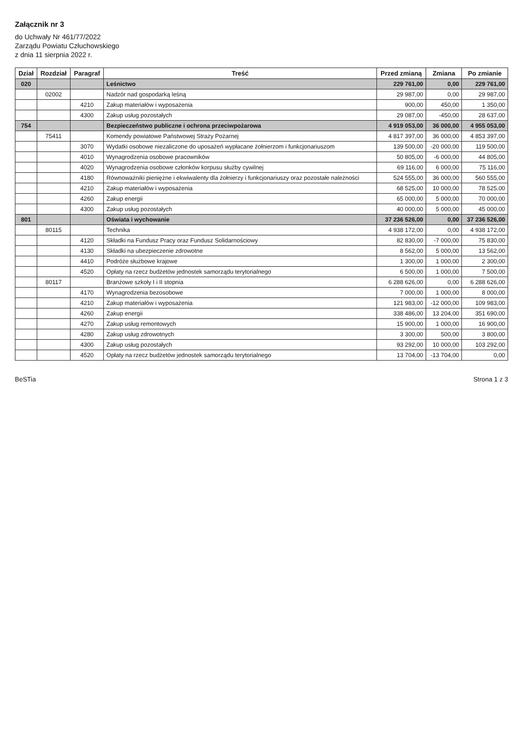Załącznik nr 3
do Uchwały Nr 461/77/2022
Zarządu Powiatu Człuchowskiego
z dnia 11 sierpnia 2022 r.
| Dział | Rozdział | Paragraf | Treść | Przed zmianą | Zmiana | Po zmianie |
| --- | --- | --- | --- | --- | --- | --- |
| 020 | | | Leśnictwo | 229 761,00 | 0,00 | 229 761,00 |
| | 02002 | | Nadzór nad gospodarką leśną | 29 987,00 | 0,00 | 29 987,00 |
| | | 4210 | Zakup materiałów i wyposażenia | 900,00 | 450,00 | 1 350,00 |
| | | 4300 | Zakup usług pozostałych | 29 087,00 | -450,00 | 28 637,00 |
| 754 | | | Bezpieczeństwo publiczne i ochrona przeciwpożarowa | 4 919 053,00 | 36 000,00 | 4 955 053,00 |
| | 75411 | | Komendy powiatowe Państwowej Straży Pożarnej | 4 817 397,00 | 36 000,00 | 4 853 397,00 |
| | | 3070 | Wydatki osobowe niezaliczone do uposażeń wypłacane żołnierzom i funkcjonariuszom | 139 500,00 | -20 000,00 | 119 500,00 |
| | | 4010 | Wynagrodzenia osobowe pracowników | 50 805,00 | -6 000,00 | 44 805,00 |
| | | 4020 | Wynagrodzenia osobowe członków korpusu służby cywilnej | 69 116,00 | 6 000,00 | 75 116,00 |
| | | 4180 | Równoważniki pieniężne i ekwiwalenty dla żołnierzy i funkcjonariuszy oraz pozostałe należności | 524 555,00 | 36 000,00 | 560 555,00 |
| | | 4210 | Zakup materiałów i wyposażenia | 68 525,00 | 10 000,00 | 78 525,00 |
| | | 4260 | Zakup energii | 65 000,00 | 5 000,00 | 70 000,00 |
| | | 4300 | Zakup usług pozostałych | 40 000,00 | 5 000,00 | 45 000,00 |
| 801 | | | Oświata i wychowanie | 37 236 526,00 | 0,00 | 37 236 526,00 |
| | 80115 | | Technika | 4 938 172,00 | 0,00 | 4 938 172,00 |
| | | 4120 | Składki na Fundusz Pracy oraz Fundusz Solidarnościowy | 82 830,00 | -7 000,00 | 75 830,00 |
| | | 4130 | Składki na ubezpieczenie zdrowotne | 8 562,00 | 5 000,00 | 13 562,00 |
| | | 4410 | Podróże służbowe krajowe | 1 300,00 | 1 000,00 | 2 300,00 |
| | | 4520 | Opłaty na rzecz budżetów jednostek samorządu terytorialnego | 6 500,00 | 1 000,00 | 7 500,00 |
| | 80117 | | Branżowe szkoły I i II stopnia | 6 288 626,00 | 0,00 | 6 288 626,00 |
| | | 4170 | Wynagrodzenia bezosobowe | 7 000,00 | 1 000,00 | 8 000,00 |
| | | 4210 | Zakup materiałów i wyposażenia | 121 983,00 | -12 000,00 | 109 983,00 |
| | | 4260 | Zakup energii | 338 486,00 | 13 204,00 | 351 690,00 |
| | | 4270 | Zakup usług remontowych | 15 900,00 | 1 000,00 | 16 900,00 |
| | | 4280 | Zakup usług zdrowotnych | 3 300,00 | 500,00 | 3 800,00 |
| | | 4300 | Zakup usług pozostałych | 93 292,00 | 10 000,00 | 103 292,00 |
| | | 4520 | Opłaty na rzecz budżetów jednostek samorządu terytorialnego | 13 704,00 | -13 704,00 | 0,00 |
BeSTia Strona 1 z 3